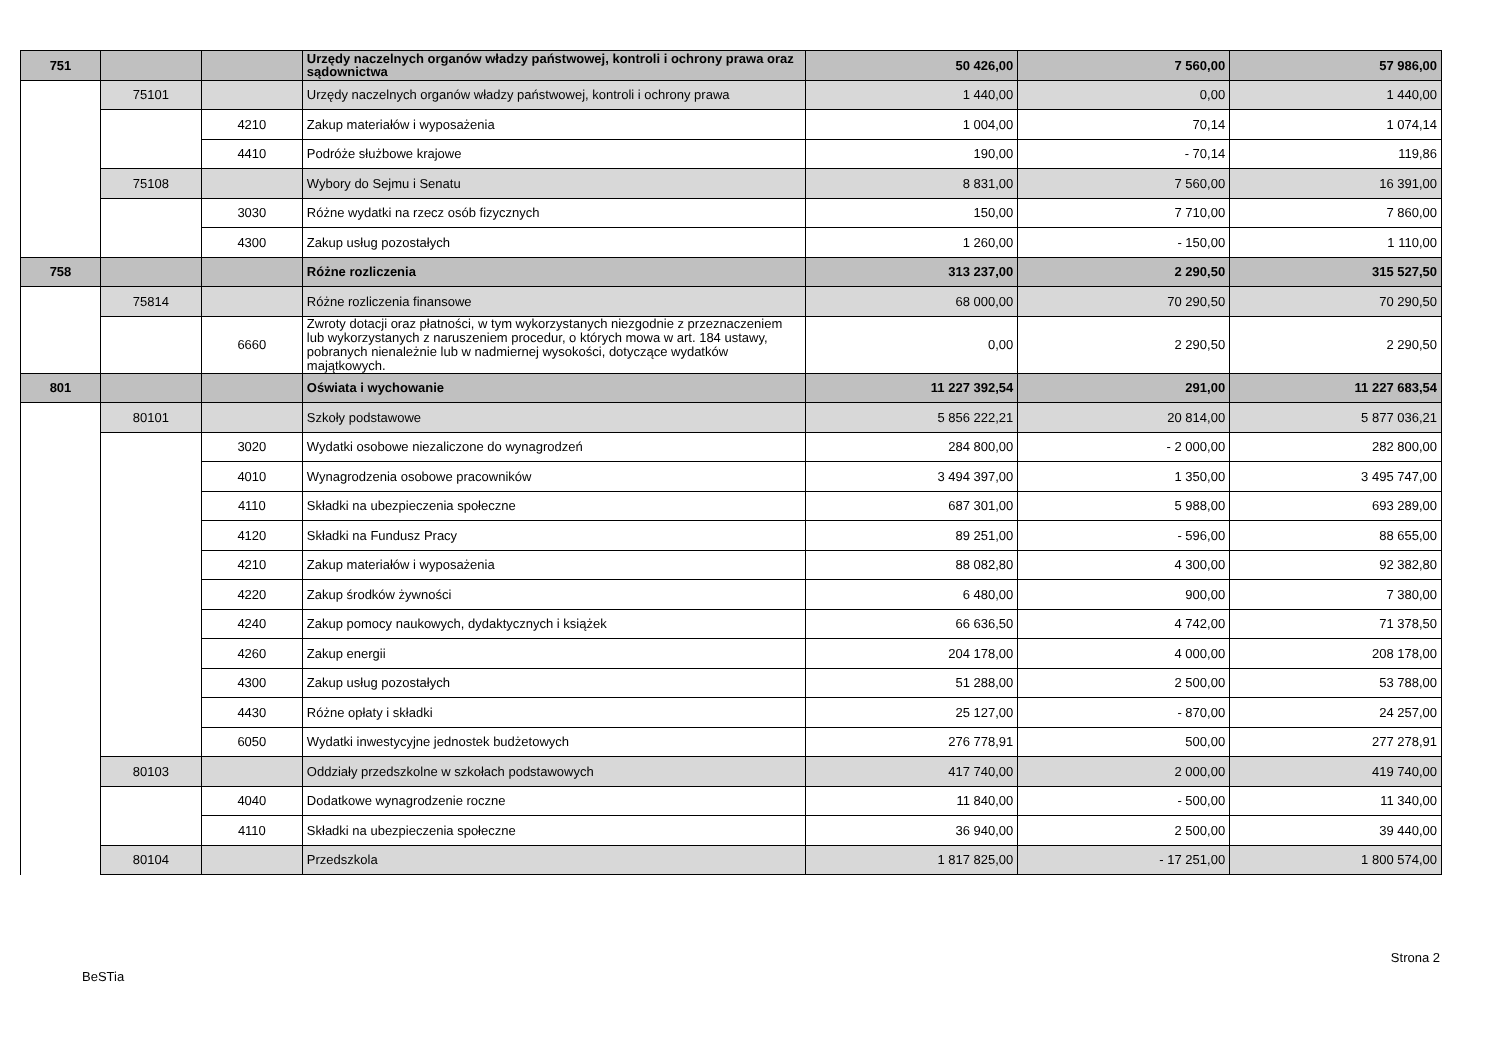| 751 | | | Urzędy naczelnych organów władzy państwowej, kontroli i ochrony prawa oraz sądownictwa | 50 426,00 | 7 560,00 | 57 986,00 |
| | 75101 | | Urzędy naczelnych organów władzy państwowej, kontroli i ochrony prawa | 1 440,00 | 0,00 | 1 440,00 |
| | | 4210 | Zakup materiałów i wyposażenia | 1 004,00 | 70,14 | 1 074,14 |
| | | 4410 | Podróże służbowe krajowe | 190,00 | - 70,14 | 119,86 |
| | 75108 | | Wybory do Sejmu i Senatu | 8 831,00 | 7 560,00 | 16 391,00 |
| | | 3030 | Różne wydatki na rzecz osób fizycznych | 150,00 | 7 710,00 | 7 860,00 |
| | | 4300 | Zakup usług pozostałych | 1 260,00 | - 150,00 | 1 110,00 |
| 758 | | | Różne rozliczenia | 313 237,00 | 2 290,50 | 315 527,50 |
| | 75814 | | Różne rozliczenia finansowe | 68 000,00 | 70 290,50 | 70 290,50 |
| | | 6660 | Zwroty dotacji oraz płatności, w tym wykorzystanych niezgodnie z przeznaczeniem lub wykorzystanych z naruszeniem procedur, o których mowa w art. 184 ustawy, pobranych nienależnie lub w nadmiernej wysokości, dotyczące wydatków majątkowych. | 0,00 | 2 290,50 | 2 290,50 |
| 801 | | | Oświata i wychowanie | 11 227 392,54 | 291,00 | 11 227 683,54 |
| | 80101 | | Szkoły podstawowe | 5 856 222,21 | 20 814,00 | 5 877 036,21 |
| | | 3020 | Wydatki osobowe niezaliczone do wynagrodzeń | 284 800,00 | - 2 000,00 | 282 800,00 |
| | | 4010 | Wynagrodzenia osobowe pracowników | 3 494 397,00 | 1 350,00 | 3 495 747,00 |
| | | 4110 | Składki na ubezpieczenia społeczne | 687 301,00 | 5 988,00 | 693 289,00 |
| | | 4120 | Składki na Fundusz Pracy | 89 251,00 | - 596,00 | 88 655,00 |
| | | 4210 | Zakup materiałów i wyposażenia | 88 082,80 | 4 300,00 | 92 382,80 |
| | | 4220 | Zakup środków żywności | 6 480,00 | 900,00 | 7 380,00 |
| | | 4240 | Zakup pomocy naukowych, dydaktycznych i książek | 66 636,50 | 4 742,00 | 71 378,50 |
| | | 4260 | Zakup energii | 204 178,00 | 4 000,00 | 208 178,00 |
| | | 4300 | Zakup usług pozostałych | 51 288,00 | 2 500,00 | 53 788,00 |
| | | 4430 | Różne opłaty i składki | 25 127,00 | - 870,00 | 24 257,00 |
| | | 6050 | Wydatki inwestycyjne jednostek budżetowych | 276 778,91 | 500,00 | 277 278,91 |
| | 80103 | | Oddziały przedszkolne w szkołach podstawowych | 417 740,00 | 2 000,00 | 419 740,00 |
| | | 4040 | Dodatkowe wynagrodzenie roczne | 11 840,00 | - 500,00 | 11 340,00 |
| | | 4110 | Składki na ubezpieczenia społeczne | 36 940,00 | 2 500,00 | 39 440,00 |
| | 80104 | | Przedszkola | 1 817 825,00 | - 17 251,00 | 1 800 574,00 |
Strona 2
BeSTia